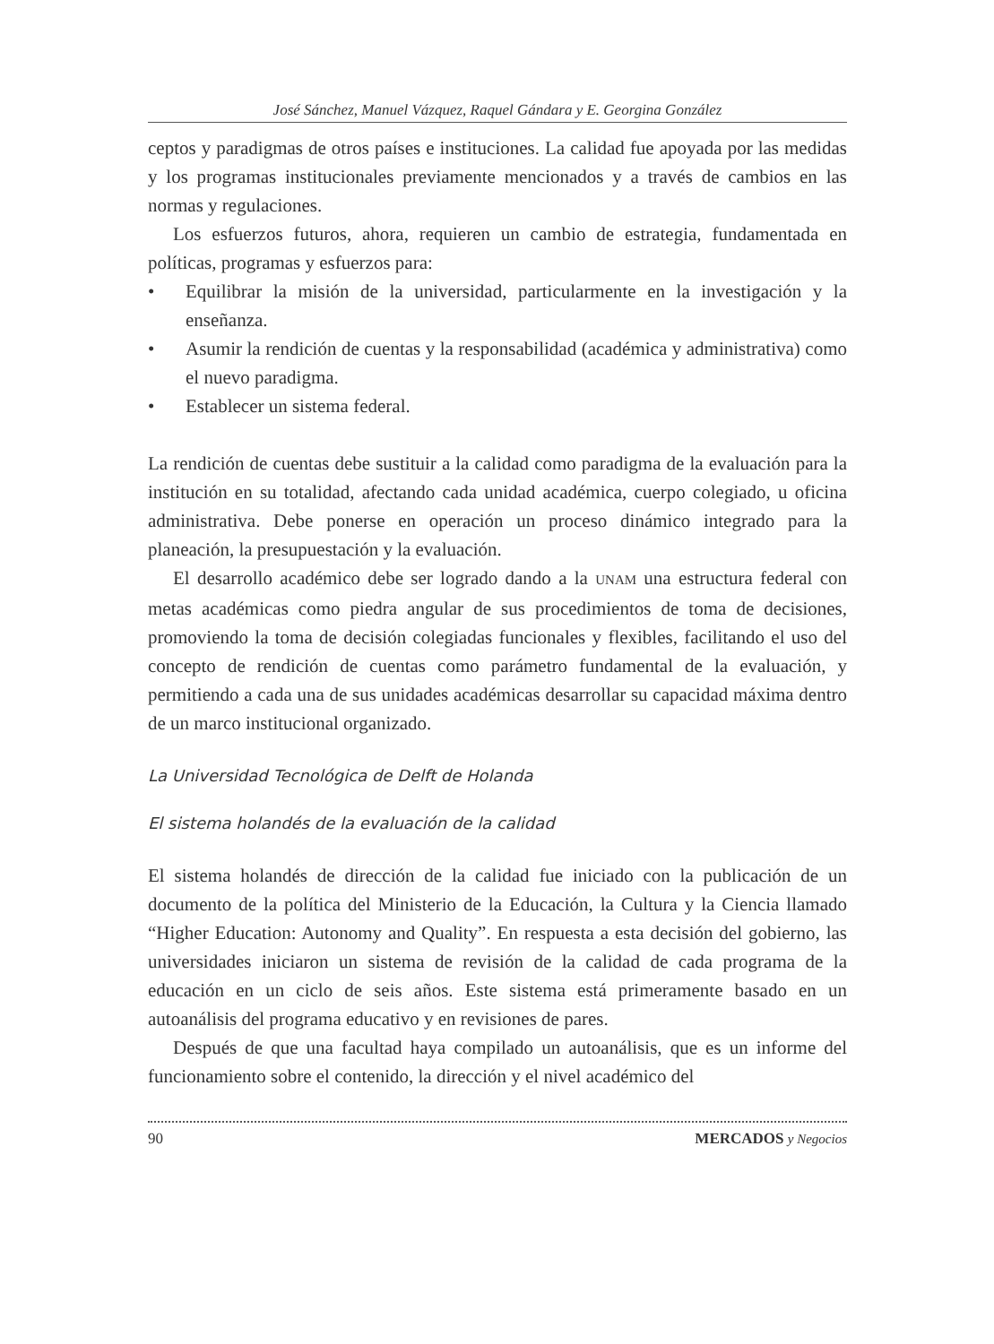José Sánchez, Manuel Vázquez, Raquel Gándara y E. Georgina González
ceptos y paradigmas de otros países e instituciones. La calidad fue apoyada por las medidas y los programas institucionales previamente mencionados y a través de cambios en las normas y regulaciones.
Los esfuerzos futuros, ahora, requieren un cambio de estrategia, fundamentada en políticas, programas y esfuerzos para:
• Equilibrar la misión de la universidad, particularmente en la investigación y la enseñanza.
• Asumir la rendición de cuentas y la responsabilidad (académica y administrativa) como el nuevo paradigma.
• Establecer un sistema federal.
La rendición de cuentas debe sustituir a la calidad como paradigma de la evaluación para la institución en su totalidad, afectando cada unidad académica, cuerpo colegiado, u oficina administrativa. Debe ponerse en operación un proceso dinámico integrado para la planeación, la presupuestación y la evaluación.
El desarrollo académico debe ser logrado dando a la UNAM una estructura federal con metas académicas como piedra angular de sus procedimientos de toma de decisiones, promoviendo la toma de decisión colegiadas funcionales y flexibles, facilitando el uso del concepto de rendición de cuentas como parámetro fundamental de la evaluación, y permitiendo a cada una de sus unidades académicas desarrollar su capacidad máxima dentro de un marco institucional organizado.
La Universidad Tecnológica de Delft de Holanda
El sistema holandés de la evaluación de la calidad
El sistema holandés de dirección de la calidad fue iniciado con la publicación de un documento de la política del Ministerio de la Educación, la Cultura y la Ciencia llamado “Higher Education: Autonomy and Quality”. En respuesta a esta decisión del gobierno, las universidades iniciaron un sistema de revisión de la calidad de cada programa de la educación en un ciclo de seis años. Este sistema está primeramente basado en un autoanálisis del programa educativo y en revisiones de pares.
Después de que una facultad haya compilado un autoanálisis, que es un informe del funcionamiento sobre el contenido, la dirección y el nivel académico del
90 MERCADOS y Negocios